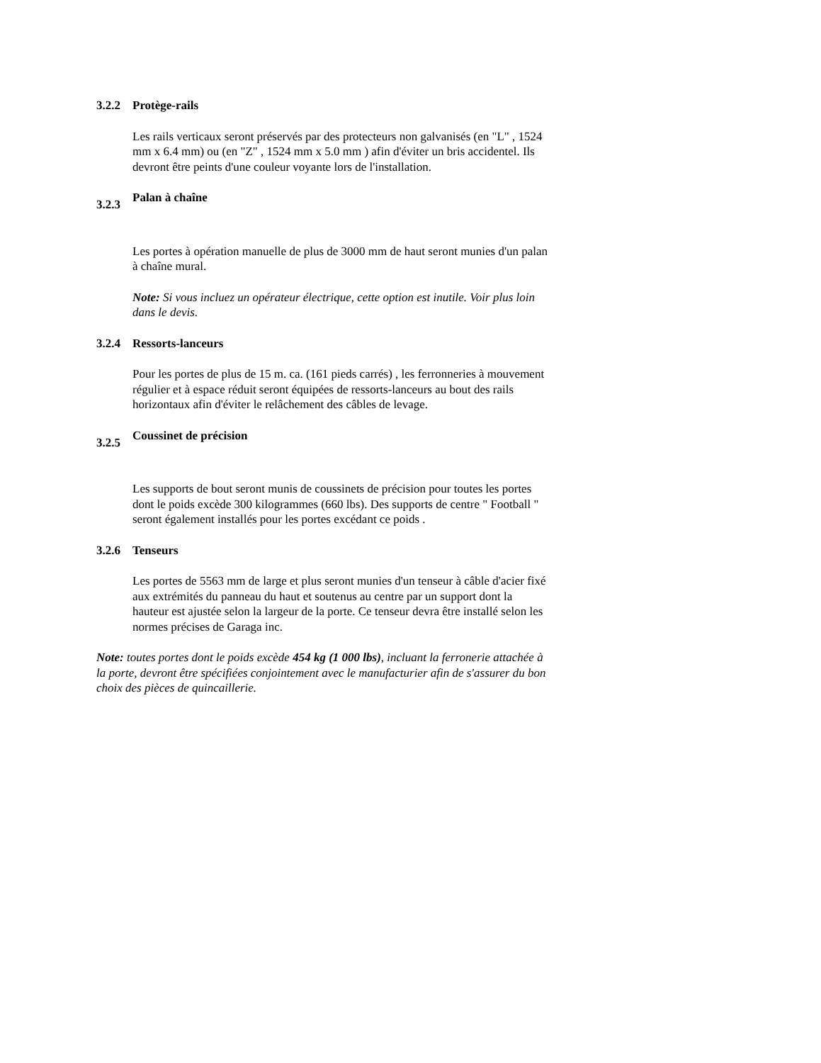3.2.2 Protège-rails
Les rails verticaux seront préservés par des protecteurs non galvanisés (en "L" , 1524 mm x 6.4 mm) ou (en "Z" , 1524 mm x 5.0 mm ) afin d'éviter un bris accidentel. Ils devront être peints d'une couleur voyante lors de l'installation.
3.2.3 Palan à chaîne
Les portes à opération manuelle de plus de 3000 mm de haut seront munies d'un palan à chaîne mural.
Note: Si vous incluez un opérateur électrique, cette option est inutile. Voir plus loin dans le devis.
3.2.4 Ressorts-lanceurs
Pour les portes de plus de 15 m. ca. (161 pieds carrés) , les ferronneries à mouvement régulier et à espace réduit seront équipées de ressorts-lanceurs au bout des rails horizontaux afin d'éviter le relâchement des câbles de levage.
3.2.5 Coussinet de précision
Les supports de bout seront munis de coussinets de précision pour toutes les portes dont le poids excède 300 kilogrammes (660 lbs). Des supports de centre " Football " seront également installés pour les portes excédant ce poids .
3.2.6 Tenseurs
Les portes de 5563 mm de large et plus seront munies d'un tenseur à câble d'acier fixé aux extrémités du panneau du haut et soutenus au centre par un support dont la hauteur est ajustée selon la largeur de la porte. Ce tenseur devra être installé selon les normes précises de Garaga inc.
Note: toutes portes dont le poids excède 454 kg (1 000 lbs), incluant la ferronerie attachée à la porte, devront être spécifiées conjointement avec le manufacturier afin de s'assurer du bon choix des pièces de quincaillerie.